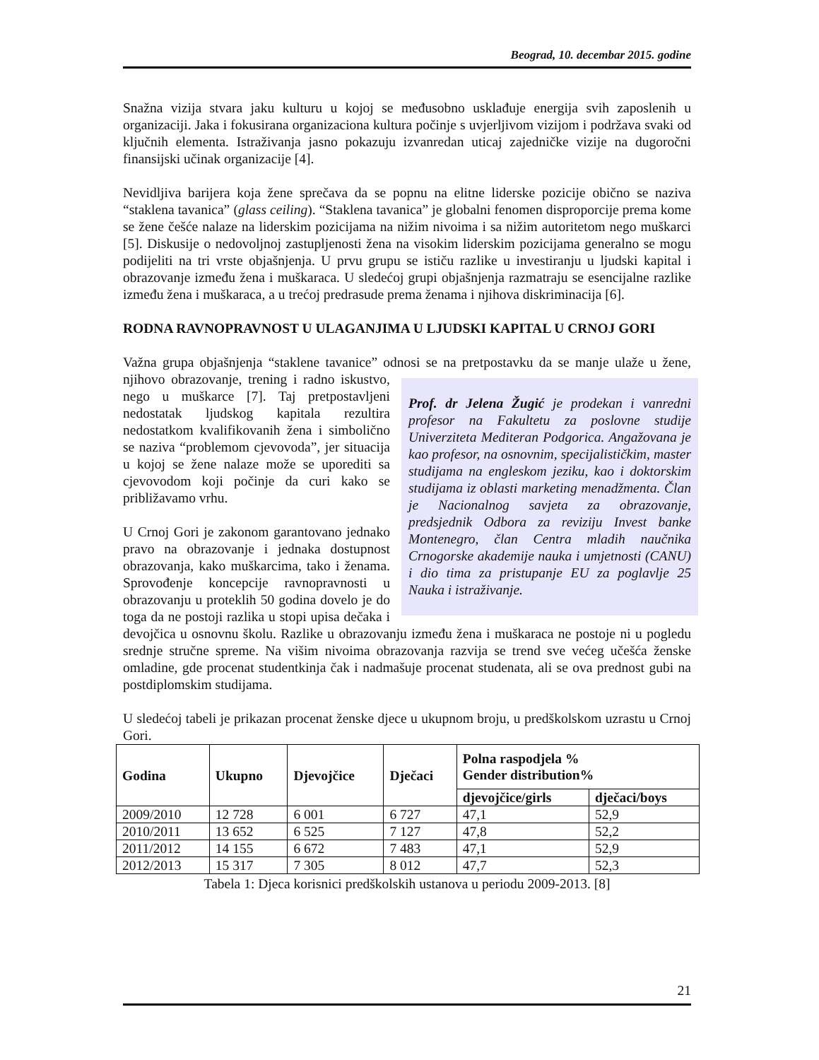Beograd, 10. decembar 2015. godine
Snažna vizija stvara jaku kulturu u kojoj se međusobno usklađuje energija svih zaposlenih u organizaciji. Jaka i fokusirana organizaciona kultura počinje s uvjerljivom vizijom i podržava svaki od ključnih elementa. Istraživanja jasno pokazuju izvanredan uticaj zajedničke vizije na dugoročni finansijski učinak organizacije [4].
Nevidljiva barijera koja žene sprečava da se popnu na elitne liderske pozicije obično se naziva “staklena tavanica” (glass ceiling). “Staklena tavanica” je globalni fenomen disproporcije prema kome se žene češće nalaze na liderskim pozicijama na nižim nivoima i sa nižim autoritetom nego muškarci [5]. Diskusije o nedovoljnoj zastupljenosti žena na visokim liderskim pozicijama generalno se mogu podijeliti na tri vrste objašnjenja. U prvu grupu se ističu razlike u investiranju u ljudski kapital i obrazovanje između žena i muškaraca. U sledećoj grupi objašnjenja razmatraju se esencijalne razlike između žena i muškaraca, a u trećoj predrasude prema ženama i njihova diskriminacija [6].
RODNA RAVNOPRAVNOST U ULAGANJIMA U LJUDSKI KAPITAL U CRNOJ GORI
Važna grupa objašnjenja “staklene tavanice” odnosi se na pretpostavku da se manje ulaže u Prof. dr Jelena Žugić je prodekan i vanredni profesor na Fakultetu za poslovne studije Univerziteta Mediteran Podgorica. Angažovana je kao profesor, na osnovnim, specijalističkim, master studijama na engleskom jeziku, kao i doktorskim studijama iz oblasti marketing menadžmenta. Član je Nacionalnog savjeta za obrazovanje, predsjednik Odbora za reviziju Invest banke Montenegro, član Centra mladih naučnika Crnogorske akademije nauka i umjetnosti (CANU) i dio tima za pristupanje EU za poglavlje 25 Nauka i istraživanje. žene, njihovo obrazovanje, trening i radno iskustvo, nego u muškarce [7]. Taj pretpostavljeni nedostatak ljudskog kapitala rezultira nedostatkom kvalifikovanih žena i simbolično se naziva “problemom cjevovoda”, jer situacija u kojoj se žene nalaze može se uporediti sa cjevovodom koji počinje da curi kako se približavamo vrhu.
U Crnoj Gori je zakonom garantovano jednako pravo na obrazovanje i jednaka dostupnost obrazovanja, kako muškarcima, tako i ženama. Sprovođenje koncepcije ravnopravnosti u obrazovanju u proteklih 50 godina dovelo je do toga da ne postoji razlika u stopi upisa dečaka i devojčica u osnovnu školu. Razlike u obrazovanju između žena i muškaraca ne postoje ni u pogledu srednje stručne spreme. Na višim nivoima obrazovanja razvija se trend sve većeg učešća ženske omladine, gde procenat studentkinja čak i nadmašuje procenat studenata, ali se ova prednost gubi na postdiplomskim studijama.
U sledećoj tabeli je prikazan procenat ženske djece u ukupnom broju, u predškolskom uzrastu u Crnoj Gori.
| Godina | Ukupno | Djevojčice | Dječaci | Polna raspodjela % Gender distribution% | |
| --- | --- | --- | --- | --- | --- |
| | | | | djevojčice/girls | dječaci/boys |
| 2009/2010 | 12 728 | 6 001 | 6 727 | 47,1 | 52,9 |
| 2010/2011 | 13 652 | 6 525 | 7 127 | 47,8 | 52,2 |
| 2011/2012 | 14 155 | 6 672 | 7 483 | 47,1 | 52,9 |
| 2012/2013 | 15 317 | 7 305 | 8 012 | 47,7 | 52,3 |
Tabela 1: Djeca korisnici predškolskih ustanova u periodu 2009-2013. [8]
21